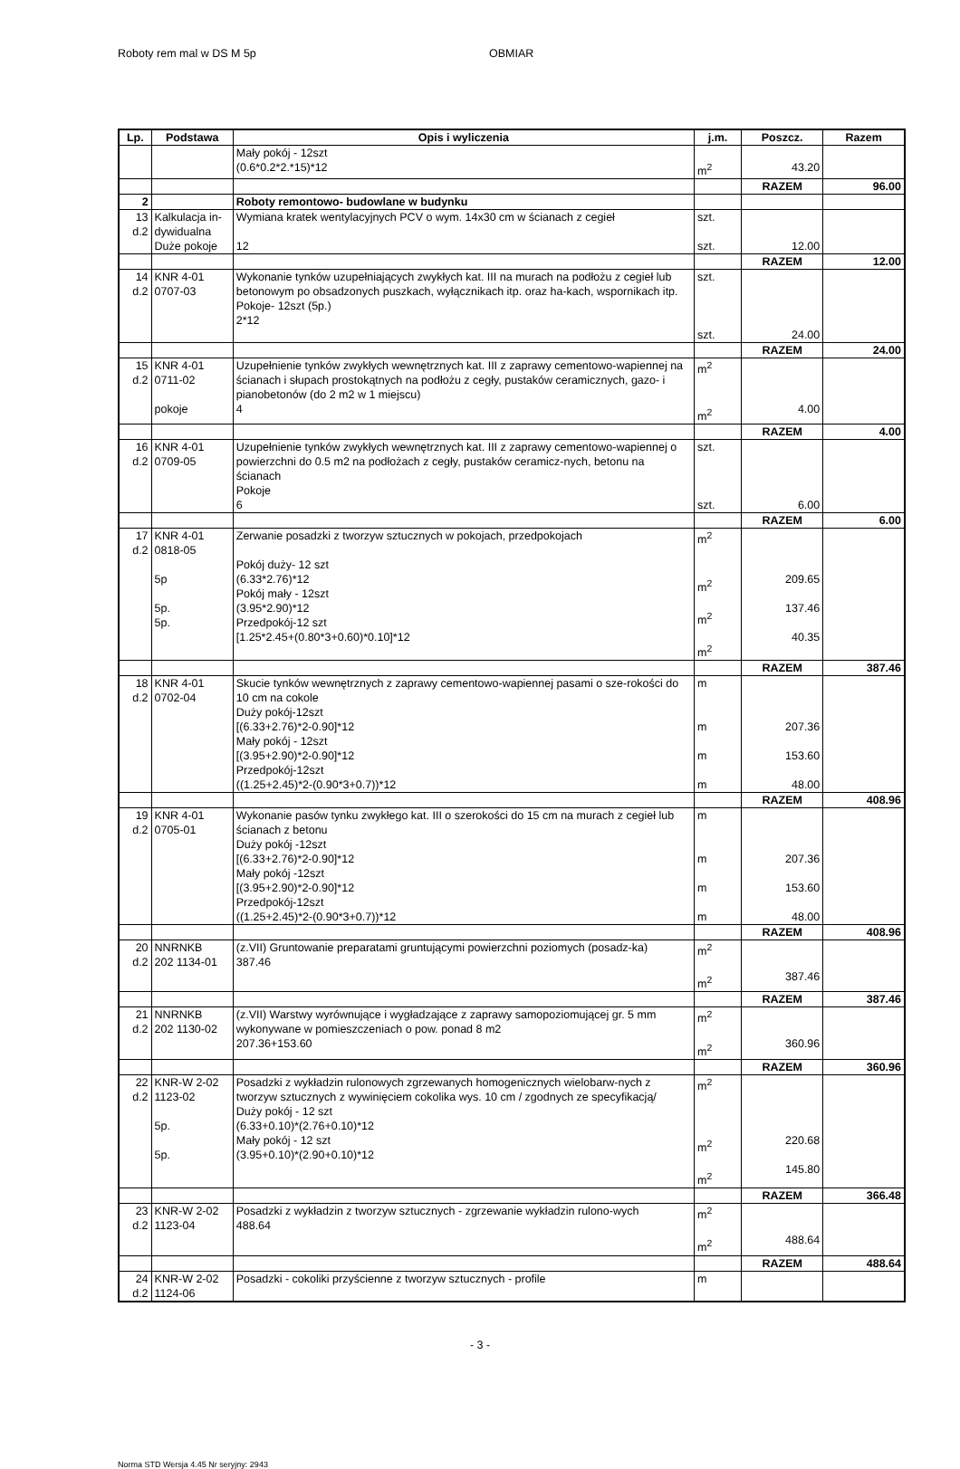Roboty rem mal w DS M 5p OBMIAR
| Lp. | Podstawa | Opis i wyliczenia | j.m. | Poszcz. | Razem |
| --- | --- | --- | --- | --- | --- |
| | | Mały pokój - 12szt (0.6*0.2*2.*15)*12 | m<sup>2</sup> | 43.20 | |
| | | | | RAZEM | 96.00 |
| 2 | | Roboty remontowo- budowlane w budynku | | | |
| 13 d.2 | Kalkulacja in- dywidualna Duże pokoje | Wymiana kratek wentylacyjnych PCV o wym. 14x30 cm w ścianach z cegieł 12 | szt. szt. | 12.00 | |
| | | | | RAZEM | 12.00 |
| 14 d.2 | KNR 4-01 0707-03 | Wykonanie tynków uzupełniających zwykłych kat. III na murach na podłożu z cegieł lub betonowym po obsadzonych puszkach, wyłącznikach itp. oraz ha-kach, wspornikach itp. Pokoje- 12szt (5p.) 2*12 | szt. szt. | 24.00 | |
| | | | | RAZEM | 24.00 |
| 15 d.2 | KNR 4-01 0711-02 pokoje | Uzupełnienie tynków zwykłych wewnętrznych kat. III z zaprawy cementowo-wapiennej na ścianach i słupach prostokątnych na podłożu z cegły, pustaków ceramicznych, gazo- i pianobetonów (do 2 m2 w 1 miejscu) 4 | m<sup>2</sup> m<sup>2</sup> | 4.00 | |
| | | | | RAZEM | 4.00 |
| 16 d.2 | KNR 4-01 0709-05 | Uzupełnienie tynków zwykłych wewnętrznych kat. III z zaprawy cementowo-wapiennej o powierzchni do 0.5 m2 na podłożach z cegły, pustaków ceramicz-nych, betonu na ścianach Pokoje 6 | szt. szt. | 6.00 | |
| | | | | RAZEM | 6.00 |
| 17 d.2 | KNR 4-01 0818-05 5p 5p. 5p. | Zerwanie posadzki z tworzyw sztucznych w pokojach, przedpokojach Pokój duży- 12 szt (6.33*2.76)*12 Pokój mały - 12szt (3.95*2.90)*12 Przedpokój-12 szt [1.25*2.45+(0.80*3+0.60)*0.10]*12 | m<sup>2</sup> m<sup>2</sup> m<sup>2</sup> m<sup>2</sup> | 209.65 137.46 40.35 | |
| | | | | RAZEM | 387.46 |
| 18 d.2 | KNR 4-01 0702-04 | Skucie tynków wewnętrznych z zaprawy cementowo-wapiennej pasami o sze-rokości do 10 cm na cokole Duży pokój-12szt [(6.33+2.76)*2-0.90]*12 Mały pokój - 12szt [(3.95+2.90)*2-0.90]*12 Przedpokój-12szt ((1.25+2.45)*2-(0.90*3+0.7))*12 | m m m m | 207.36 153.60 48.00 | |
| | | | | RAZEM | 408.96 |
| 19 d.2 | KNR 4-01 0705-01 | Wykonanie pasów tynku zwykłego kat. III o szerokości do 15 cm na murach z cegieł lub ścianach z betonu Duży pokój -12szt [(6.33+2.76)*2-0.90]*12 Mały pokój -12szt [(3.95+2.90)*2-0.90]*12 Przedpokój-12szt ((1.25+2.45)*2-(0.90*3+0.7))*12 | m m m m | 207.36 153.60 48.00 | |
| | | | | RAZEM | 408.96 |
| 20 d.2 | NNRNKB 202 1134-01 | (z.VII) Gruntowanie preparatami gruntującymi powierzchni poziomych (posadz-ka) 387.46 | m<sup>2</sup> m<sup>2</sup> | 387.46 | |
| | | | | RAZEM | 387.46 |
| 21 d.2 | NNRNKB 202 1130-02 | (z.VII) Warstwy wyrównujące i wygładzające z zaprawy samopoziomującej gr. 5 mm wykonywane w pomieszczeniach o pow. ponad 8 m2 207.36+153.60 | m<sup>2</sup> m<sup>2</sup> | 360.96 | |
| | | | | RAZEM | 360.96 |
| 22 d.2 | KNR-W 2-02 1123-02 5p. 5p. | Posadzki z wykładzin rulonowych zgrzewanych homogenicznych wielobarw-nych z tworzyw sztucznych z wywinięciem cokolika wys. 10 cm / zgodnych ze specyfikacją/ Duży pokój - 12 szt (6.33+0.10)*(2.76+0.10)*12 Mały pokój - 12 szt (3.95+0.10)*(2.90+0.10)*12 | m<sup>2</sup> m<sup>2</sup> m<sup>2</sup> | 220.68 145.80 | |
| | | | | RAZEM | 366.48 |
| 23 d.2 | KNR-W 2-02 1123-04 | Posadzki z wykładzin z tworzyw sztucznych - zgrzewanie wykładzin rulono-wych 488.64 | m<sup>2</sup> m<sup>2</sup> | 488.64 | |
| | | | | RAZEM | 488.64 |
| 24 d.2 | KNR-W 2-02 1124-06 | Posadzki - cokoliki przyścienne z tworzyw sztucznych - profile | m | | |
- 3 -
Norma STD Wersja 4.45 Nr seryjny: 2943